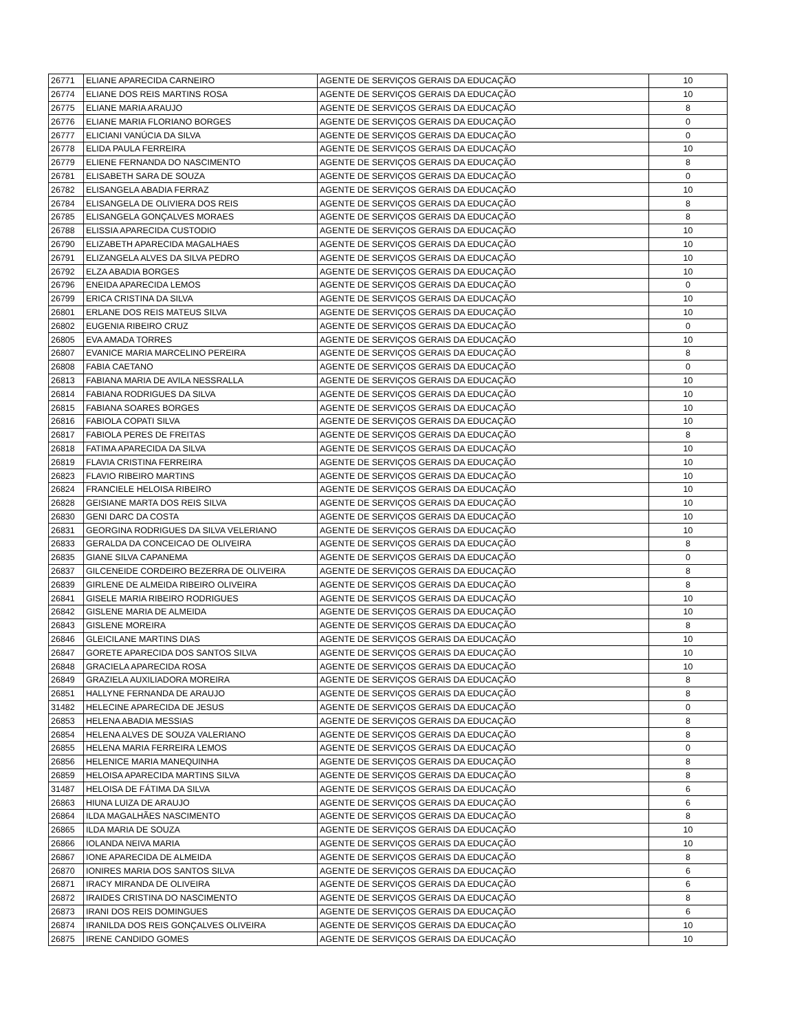| 26771 | ELIANE APARECIDA CARNEIRO | AGENTE DE SERVIÇOS GERAIS DA EDUCAÇÃO | 10 |
| 26774 | ELIANE DOS REIS MARTINS ROSA | AGENTE DE SERVIÇOS GERAIS DA EDUCAÇÃO | 10 |
| 26775 | ELIANE MARIA ARAUJO | AGENTE DE SERVIÇOS GERAIS DA EDUCAÇÃO | 8 |
| 26776 | ELIANE MARIA FLORIANO BORGES | AGENTE DE SERVIÇOS GERAIS DA EDUCAÇÃO | 0 |
| 26777 | ELICIANI VANÚCIA DA SILVA | AGENTE DE SERVIÇOS GERAIS DA EDUCAÇÃO | 0 |
| 26778 | ELIDA PAULA FERREIRA | AGENTE DE SERVIÇOS GERAIS DA EDUCAÇÃO | 10 |
| 26779 | ELIENE FERNANDA DO NASCIMENTO | AGENTE DE SERVIÇOS GERAIS DA EDUCAÇÃO | 8 |
| 26781 | ELISABETH SARA DE SOUZA | AGENTE DE SERVIÇOS GERAIS DA EDUCAÇÃO | 0 |
| 26782 | ELISANGELA ABADIA FERRAZ | AGENTE DE SERVIÇOS GERAIS DA EDUCAÇÃO | 10 |
| 26784 | ELISANGELA DE OLIVIERA DOS REIS | AGENTE DE SERVIÇOS GERAIS DA EDUCAÇÃO | 8 |
| 26785 | ELISANGELA GONÇALVES MORAES | AGENTE DE SERVIÇOS GERAIS DA EDUCAÇÃO | 8 |
| 26788 | ELISSIA APARECIDA CUSTODIO | AGENTE DE SERVIÇOS GERAIS DA EDUCAÇÃO | 10 |
| 26790 | ELIZABETH APARECIDA MAGALHAES | AGENTE DE SERVIÇOS GERAIS DA EDUCAÇÃO | 10 |
| 26791 | ELIZANGELA ALVES DA SILVA PEDRO | AGENTE DE SERVIÇOS GERAIS DA EDUCAÇÃO | 10 |
| 26792 | ELZA ABADIA BORGES | AGENTE DE SERVIÇOS GERAIS DA EDUCAÇÃO | 10 |
| 26796 | ENEIDA APARECIDA LEMOS | AGENTE DE SERVIÇOS GERAIS DA EDUCAÇÃO | 0 |
| 26799 | ERICA CRISTINA DA SILVA | AGENTE DE SERVIÇOS GERAIS DA EDUCAÇÃO | 10 |
| 26801 | ERLANE DOS REIS MATEUS SILVA | AGENTE DE SERVIÇOS GERAIS DA EDUCAÇÃO | 10 |
| 26802 | EUGENIA RIBEIRO CRUZ | AGENTE DE SERVIÇOS GERAIS DA EDUCAÇÃO | 0 |
| 26805 | EVA AMADA TORRES | AGENTE DE SERVIÇOS GERAIS DA EDUCAÇÃO | 10 |
| 26807 | EVANICE MARIA MARCELINO PEREIRA | AGENTE DE SERVIÇOS GERAIS DA EDUCAÇÃO | 8 |
| 26808 | FABIA CAETANO | AGENTE DE SERVIÇOS GERAIS DA EDUCAÇÃO | 0 |
| 26813 | FABIANA MARIA DE AVILA NESSRALLA | AGENTE DE SERVIÇOS GERAIS DA EDUCAÇÃO | 10 |
| 26814 | FABIANA RODRIGUES DA SILVA | AGENTE DE SERVIÇOS GERAIS DA EDUCAÇÃO | 10 |
| 26815 | FABIANA SOARES BORGES | AGENTE DE SERVIÇOS GERAIS DA EDUCAÇÃO | 10 |
| 26816 | FABIOLA COPATI SILVA | AGENTE DE SERVIÇOS GERAIS DA EDUCAÇÃO | 10 |
| 26817 | FABIOLA PERES DE FREITAS | AGENTE DE SERVIÇOS GERAIS DA EDUCAÇÃO | 8 |
| 26818 | FATIMA APARECIDA DA SILVA | AGENTE DE SERVIÇOS GERAIS DA EDUCAÇÃO | 10 |
| 26819 | FLAVIA CRISTINA FERREIRA | AGENTE DE SERVIÇOS GERAIS DA EDUCAÇÃO | 10 |
| 26823 | FLAVIO RIBEIRO MARTINS | AGENTE DE SERVIÇOS GERAIS DA EDUCAÇÃO | 10 |
| 26824 | FRANCIELE HELOISA RIBEIRO | AGENTE DE SERVIÇOS GERAIS DA EDUCAÇÃO | 10 |
| 26828 | GEISIANE MARTA DOS REIS SILVA | AGENTE DE SERVIÇOS GERAIS DA EDUCAÇÃO | 10 |
| 26830 | GENI DARC DA COSTA | AGENTE DE SERVIÇOS GERAIS DA EDUCAÇÃO | 10 |
| 26831 | GEORGINA RODRIGUES DA SILVA VELERIANO | AGENTE DE SERVIÇOS GERAIS DA EDUCAÇÃO | 10 |
| 26833 | GERALDA DA CONCEICAO DE OLIVEIRA | AGENTE DE SERVIÇOS GERAIS DA EDUCAÇÃO | 8 |
| 26835 | GIANE SILVA CAPANEMA | AGENTE DE SERVIÇOS GERAIS DA EDUCAÇÃO | 0 |
| 26837 | GILCENEIDE CORDEIRO BEZERRA DE OLIVEIRA | AGENTE DE SERVIÇOS GERAIS DA EDUCAÇÃO | 8 |
| 26839 | GIRLENE DE ALMEIDA RIBEIRO OLIVEIRA | AGENTE DE SERVIÇOS GERAIS DA EDUCAÇÃO | 8 |
| 26841 | GISELE MARIA RIBEIRO RODRIGUES | AGENTE DE SERVIÇOS GERAIS DA EDUCAÇÃO | 10 |
| 26842 | GISLENE MARIA DE ALMEIDA | AGENTE DE SERVIÇOS GERAIS DA EDUCAÇÃO | 10 |
| 26843 | GISLENE MOREIRA | AGENTE DE SERVIÇOS GERAIS DA EDUCAÇÃO | 8 |
| 26846 | GLEICILANE MARTINS DIAS | AGENTE DE SERVIÇOS GERAIS DA EDUCAÇÃO | 10 |
| 26847 | GORETE APARECIDA DOS SANTOS SILVA | AGENTE DE SERVIÇOS GERAIS DA EDUCAÇÃO | 10 |
| 26848 | GRACIELA APARECIDA ROSA | AGENTE DE SERVIÇOS GERAIS DA EDUCAÇÃO | 10 |
| 26849 | GRAZIELA AUXILIADORA MOREIRA | AGENTE DE SERVIÇOS GERAIS DA EDUCAÇÃO | 8 |
| 26851 | HALLYNE FERNANDA DE ARAUJO | AGENTE DE SERVIÇOS GERAIS DA EDUCAÇÃO | 8 |
| 31482 | HELECINE APARECIDA DE JESUS | AGENTE DE SERVIÇOS GERAIS DA EDUCAÇÃO | 0 |
| 26853 | HELENA ABADIA MESSIAS | AGENTE DE SERVIÇOS GERAIS DA EDUCAÇÃO | 8 |
| 26854 | HELENA ALVES DE SOUZA VALERIANO | AGENTE DE SERVIÇOS GERAIS DA EDUCAÇÃO | 8 |
| 26855 | HELENA MARIA FERREIRA LEMOS | AGENTE DE SERVIÇOS GERAIS DA EDUCAÇÃO | 0 |
| 26856 | HELENICE MARIA MANEQUINHA | AGENTE DE SERVIÇOS GERAIS DA EDUCAÇÃO | 8 |
| 26859 | HELOISA APARECIDA MARTINS SILVA | AGENTE DE SERVIÇOS GERAIS DA EDUCAÇÃO | 8 |
| 31487 | HELOISA DE FÁTIMA DA SILVA | AGENTE DE SERVIÇOS GERAIS DA EDUCAÇÃO | 6 |
| 26863 | HIUNA LUIZA DE ARAUJO | AGENTE DE SERVIÇOS GERAIS DA EDUCAÇÃO | 6 |
| 26864 | ILDA MAGALHÃES NASCIMENTO | AGENTE DE SERVIÇOS GERAIS DA EDUCAÇÃO | 8 |
| 26865 | ILDA MARIA DE SOUZA | AGENTE DE SERVIÇOS GERAIS DA EDUCAÇÃO | 10 |
| 26866 | IOLANDA NEIVA MARIA | AGENTE DE SERVIÇOS GERAIS DA EDUCAÇÃO | 10 |
| 26867 | IONE APARECIDA DE ALMEIDA | AGENTE DE SERVIÇOS GERAIS DA EDUCAÇÃO | 8 |
| 26870 | IONIRES MARIA DOS SANTOS SILVA | AGENTE DE SERVIÇOS GERAIS DA EDUCAÇÃO | 6 |
| 26871 | IRACY MIRANDA DE OLIVEIRA | AGENTE DE SERVIÇOS GERAIS DA EDUCAÇÃO | 6 |
| 26872 | IRAIDES CRISTINA DO NASCIMENTO | AGENTE DE SERVIÇOS GERAIS DA EDUCAÇÃO | 8 |
| 26873 | IRANI DOS REIS DOMINGUES | AGENTE DE SERVIÇOS GERAIS DA EDUCAÇÃO | 6 |
| 26874 | IRANILDA DOS REIS GONÇALVES OLIVEIRA | AGENTE DE SERVIÇOS GERAIS DA EDUCAÇÃO | 10 |
| 26875 | IRENE CANDIDO GOMES | AGENTE DE SERVIÇOS GERAIS DA EDUCAÇÃO | 10 |